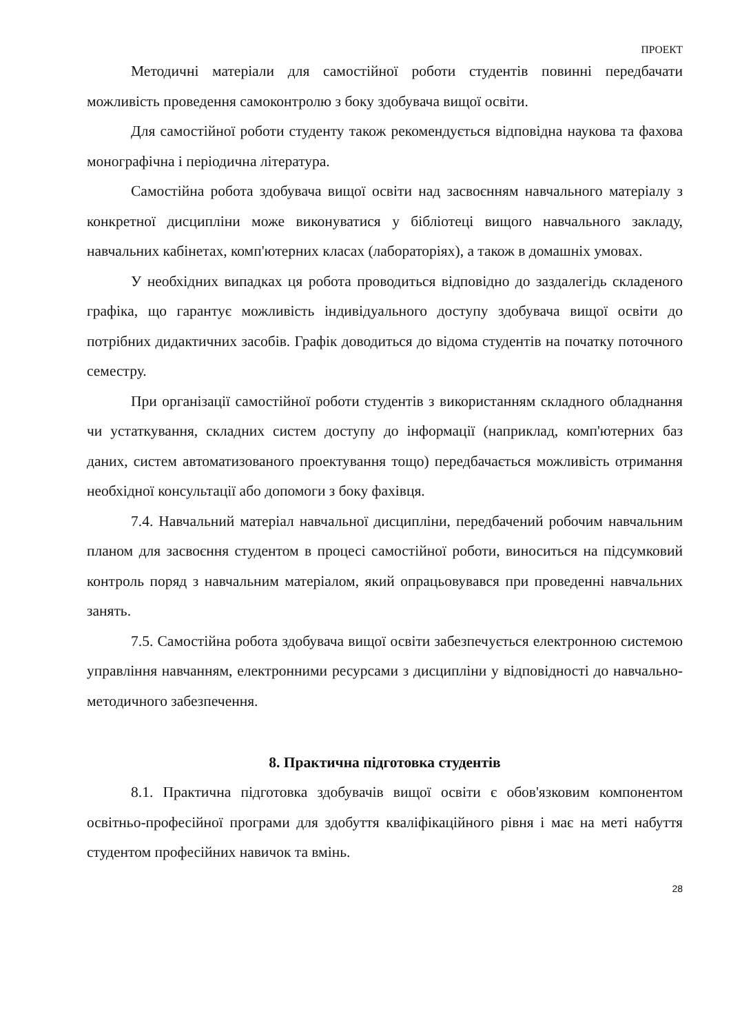ПРОЕКТ
Методичні матеріали для самостійної роботи студентів повинні передбачати можливість проведення самоконтролю з боку здобувача вищої освіти.
Для самостійної роботи студенту також рекомендується відповідна наукова та фахова монографічна і періодична література.
Самостійна робота здобувача вищої освіти над засвоєнням навчального матеріалу з конкретної дисципліни може виконуватися у бібліотеці вищого навчального закладу, навчальних кабінетах, комп'ютерних класах (лабораторіях), а також в домашніх умовах.
У необхідних випадках ця робота проводиться відповідно до заздалегідь складеного графіка, що гарантує можливість індивідуального доступу здобувача вищої освіти до потрібних дидактичних засобів. Графік доводиться до відома студентів на початку поточного семестру.
При організації самостійної роботи студентів з використанням складного обладнання чи устаткування, складних систем доступу до інформації (наприклад, комп'ютерних баз даних, систем автоматизованого проектування тощо) передбачається можливість отримання необхідної консультації або допомоги з боку фахівця.
7.4. Навчальний матеріал навчальної дисципліни, передбачений робочим навчальним планом для засвоєння студентом в процесі самостійної роботи, виноситься на підсумковий контроль поряд з навчальним матеріалом, який опрацьовувався при проведенні навчальних занять.
7.5. Самостійна робота здобувача вищої освіти забезпечується електронною системою управління навчанням, електронними ресурсами з дисципліни у відповідності до навчально-методичного забезпечення.
8. Практична підготовка студентів
8.1. Практична підготовка здобувачів вищої освіти є обов'язковим компонентом освітньо-професійної програми для здобуття кваліфікаційного рівня і має на меті набуття студентом професійних навичок та вмінь.
28